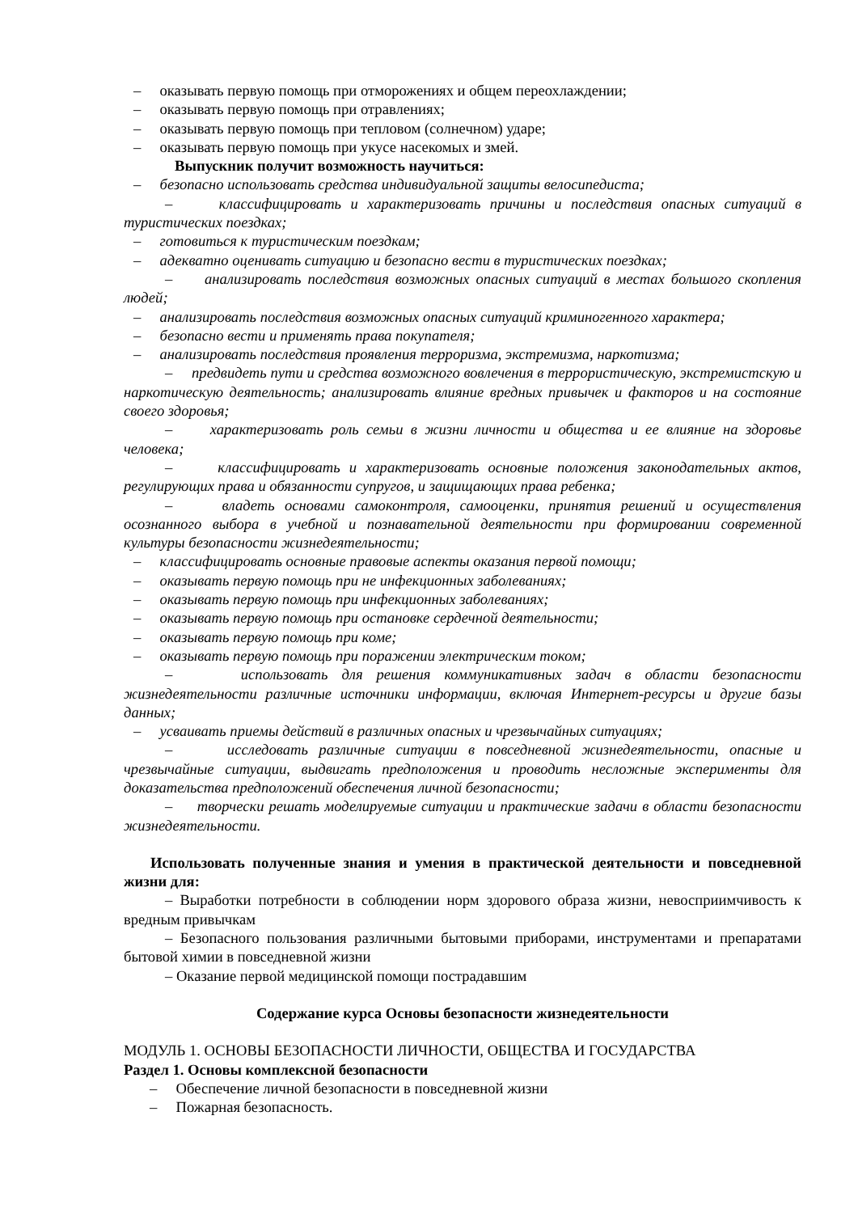– оказывать первую помощь при отморожениях и общем переохлаждении;
– оказывать первую помощь при отравлениях;
– оказывать первую помощь при тепловом (солнечном) ударе;
– оказывать первую помощь при укусе насекомых и змей.
Выпускник получит возможность научиться:
– безопасно использовать средства индивидуальной защиты велосипедиста;
– классифицировать и характеризовать причины и последствия опасных ситуаций в туристических поездках;
– готовиться к туристическим поездкам;
– адекватно оценивать ситуацию и безопасно вести в туристических поездках;
– анализировать последствия возможных опасных ситуаций в местах большого скопления людей;
– анализировать последствия возможных опасных ситуаций криминогенного характера;
– безопасно вести и применять права покупателя;
– анализировать последствия проявления терроризма, экстремизма, наркотизма;
– предвидеть пути и средства возможного вовлечения в террористическую, экстремистскую и наркотическую деятельность; анализировать влияние вредных привычек и факторов и на состояние своего здоровья;
– характеризовать роль семьи в жизни личности и общества и ее влияние на здоровье человека;
– классифицировать и характеризовать основные положения законодательных актов, регулирующих права и обязанности супругов, и защищающих права ребенка;
– владеть основами самоконтроля, самооценки, принятия решений и осуществления осознанного выбора в учебной и познавательной деятельности при формировании современной культуры безопасности жизнедеятельности;
– классифицировать основные правовые аспекты оказания первой помощи;
– оказывать первую помощь при не инфекционных заболеваниях;
– оказывать первую помощь при инфекционных заболеваниях;
– оказывать первую помощь при остановке сердечной деятельности;
– оказывать первую помощь при коме;
– оказывать первую помощь при поражении электрическим током;
– использовать для решения коммуникативных задач в области безопасности жизнедеятельности различные источники информации, включая Интернет-ресурсы и другие базы данных;
– усваивать приемы действий в различных опасных и чрезвычайных ситуациях;
– исследовать различные ситуации в повседневной жизнедеятельности, опасные и чрезвычайные ситуации, выдвигать предположения и проводить несложные эксперименты для доказательства предположений обеспечения личной безопасности;
– творчески решать моделируемые ситуации и практические задачи в области безопасности жизнедеятельности.
Использовать полученные знания и умения в практической деятельности и повседневной жизни для:
– Выработки потребности в соблюдении норм здорового образа жизни, невосприимчивость к вредным привычкам
– Безопасного пользования различными бытовыми приборами, инструментами и препаратами бытовой химии в повседневной жизни
– Оказание первой медицинской помощи пострадавшим
Содержание курса Основы безопасности жизнедеятельности
МОДУЛЬ 1. ОСНОВЫ БЕЗОПАСНОСТИ ЛИЧНОСТИ, ОБЩЕСТВА И ГОСУДАРСТВА
Раздел 1. Основы комплексной безопасности
– Обеспечение личной безопасности в повседневной жизни
– Пожарная безопасность.